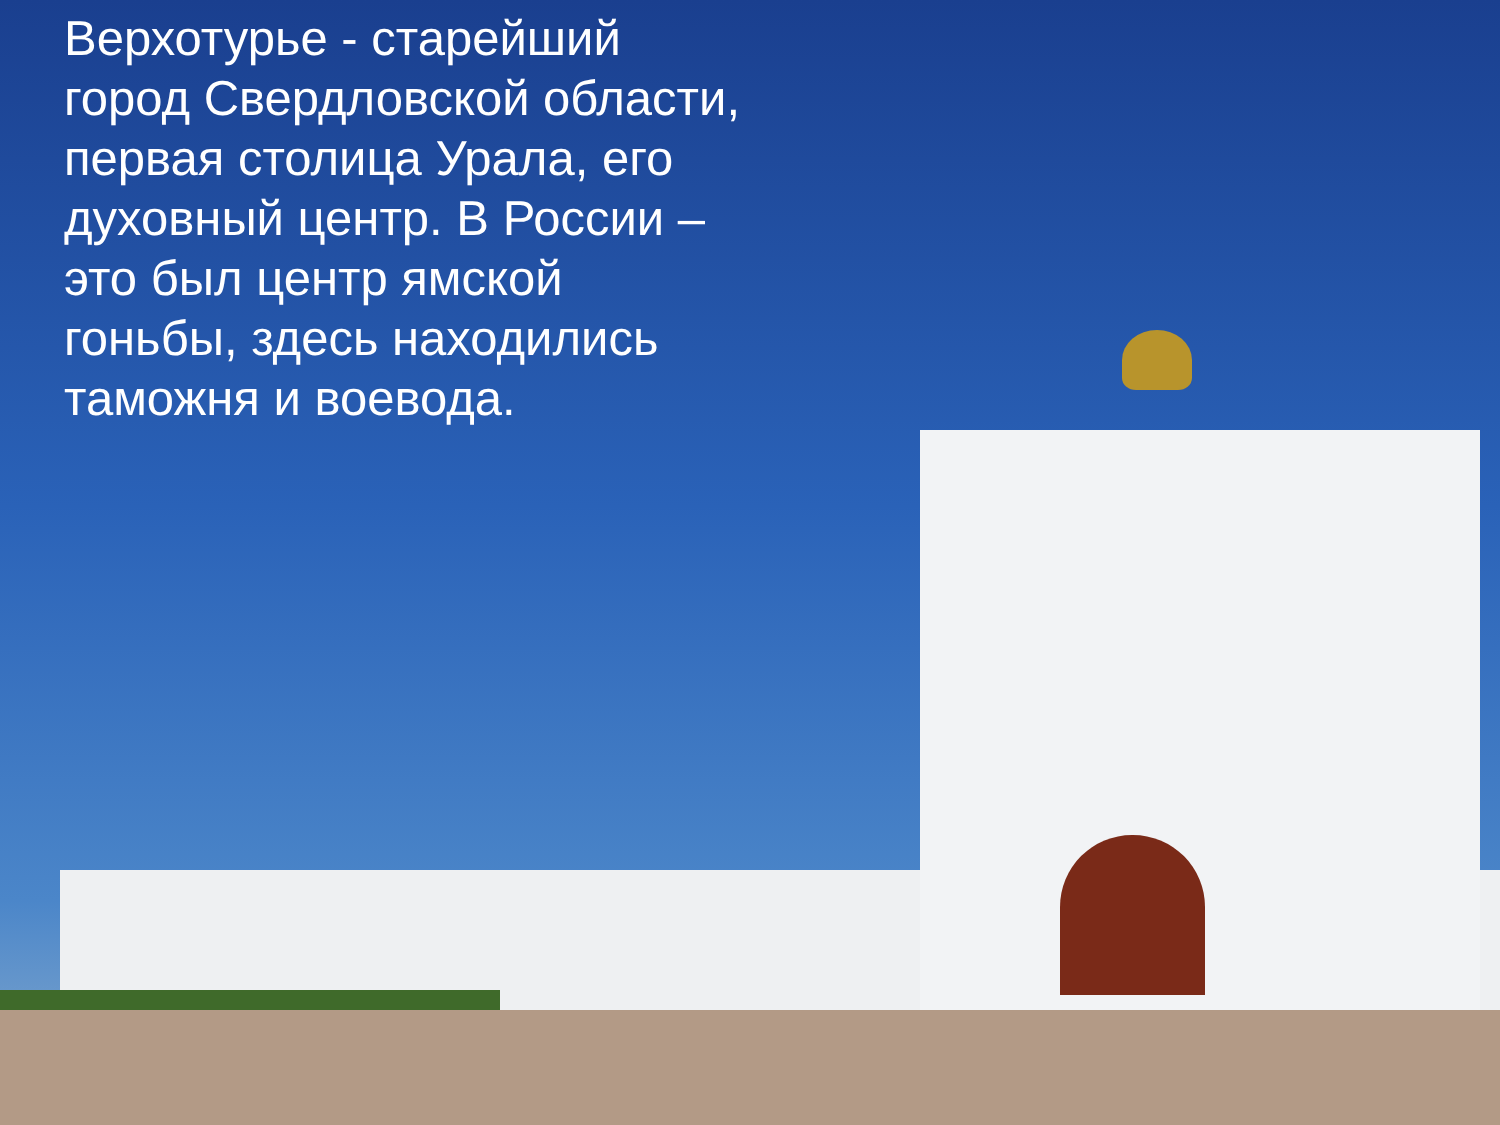Верхотурье - старейший город Свердловской области, первая столица Урала, его духовный центр. В России – это был центр ямской гоньбы, здесь находились таможня и воевода.